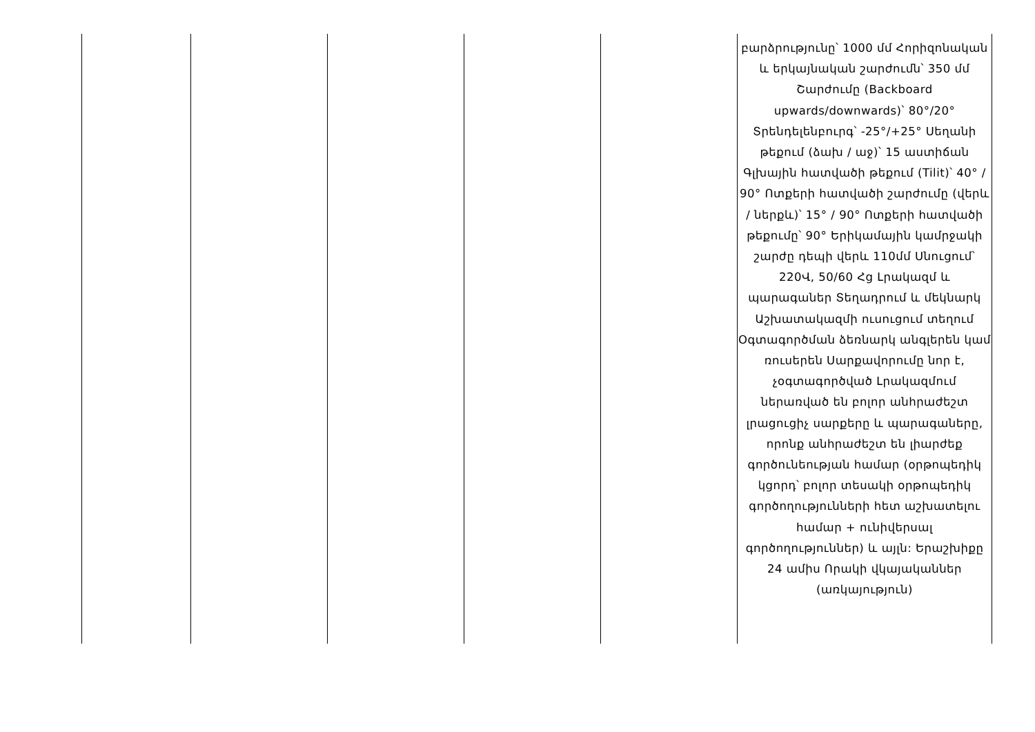| | | | | | բարձրությունը՝ 1000 մմ Հորիզոնական և երկայնական շարժումն՝ 350 մմ Շարժումը (Backboard upwards/downwards)՝ 80°/20° Տրենդելենբուրգ՝ -25°/+25° Սեղանի թեքում (ձախ / աջ)՝ 15 աստիճան Գլխային հատվածի թեքում (Tilit)՝ 40° / 90° Ոտքերի հատվածի շարժումը (վերև / ներքև)՝ 15° / 90° Ոտքերի հատվածի թեքումը՝ 90° Երիկամային կամրջակի շարժը դեպի վերև 110մմ Սնուցում՝ 220Վ, 50/60 Հց Լրակազմ և պարագաներ Տեղադրում և մեկնարկ Աշխատակազմի ուսուցում տեղում Օգտագործման ձեռնարկ անգլերեն կամ ռուսերեն Սարքավորումը նոր է, չօգտագործված Լրակազմում ներառված են բոլոր անհրաժեշտ լրացուցիչ սարքերը և պարագաները, որոնք անհրաժեշտ են լիարժեք գործունեության համար (օրթոպեդիկ կցորդ՝ բոլոր տեսակի օրթոպեդիկ գործողությունների հետ աշխատելու համար + ունիվերսալ գործողություններ) և այլն: Երաշխիքը 24 ամիս Որակի վկայականներ (առկայություն) |